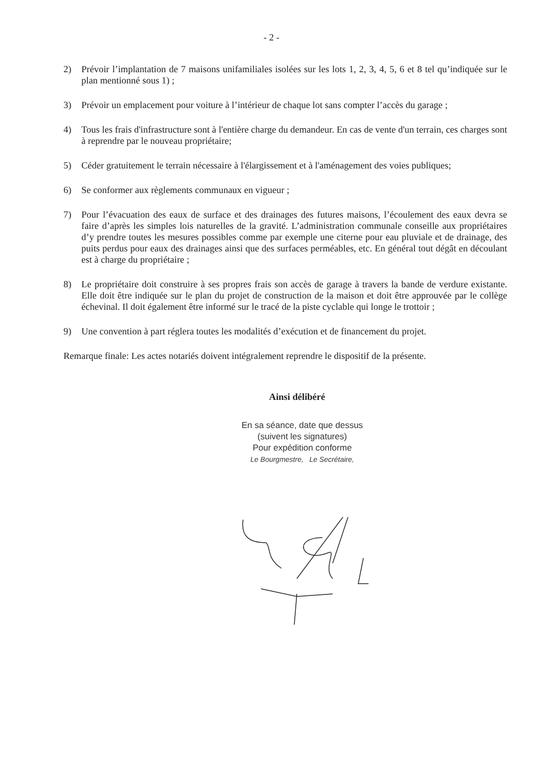- 2 -
2) Prévoir l’implantation de 7 maisons unifamiliales isolées sur les lots 1, 2, 3, 4, 5, 6 et 8 tel qu’indiquée sur le plan mentionné sous 1) ;
3) Prévoir un emplacement pour voiture à l’intérieur de chaque lot sans compter l’accès du garage ;
4) Tous les frais d'infrastructure sont à l'entière charge du demandeur. En cas de vente d'un terrain, ces charges sont à reprendre par le nouveau propriétaire;
5) Céder gratuitement le terrain nécessaire à l'élargissement et à l'aménagement des voies publiques;
6) Se conformer aux règlements communaux en vigueur ;
7) Pour l’évacuation des eaux de surface et des drainages des futures maisons, l’écoulement des eaux devra se faire d’après les simples lois naturelles de la gravité. L’administration communale conseille aux propriétaires d’y prendre toutes les mesures possibles comme par exemple une citerne pour eau pluviale et de drainage, des puits perdus pour eaux des drainages ainsi que des surfaces perméables, etc. En général tout dégât en découlant est à charge du propriétaire ;
8) Le propriétaire doit construire à ses propres frais son accès de garage à travers la bande de verdure existante. Elle doit être indiquée sur le plan du projet de construction de la maison et doit être approuvée par le collège échevinal. Il doit également être informé sur le tracé de la piste cyclable qui longe le trottoir ;
9) Une convention à part réglera toutes les modalités d’exécution et de financement du projet.
Remarque finale: Les actes notariés doivent intégralement reprendre le dispositif de la présente.
Ainsi délibéré
En sa séance, date que dessus
(suivent les signatures)
Pour expédition conforme
Le Bourgmestre, Le Secrétaire,